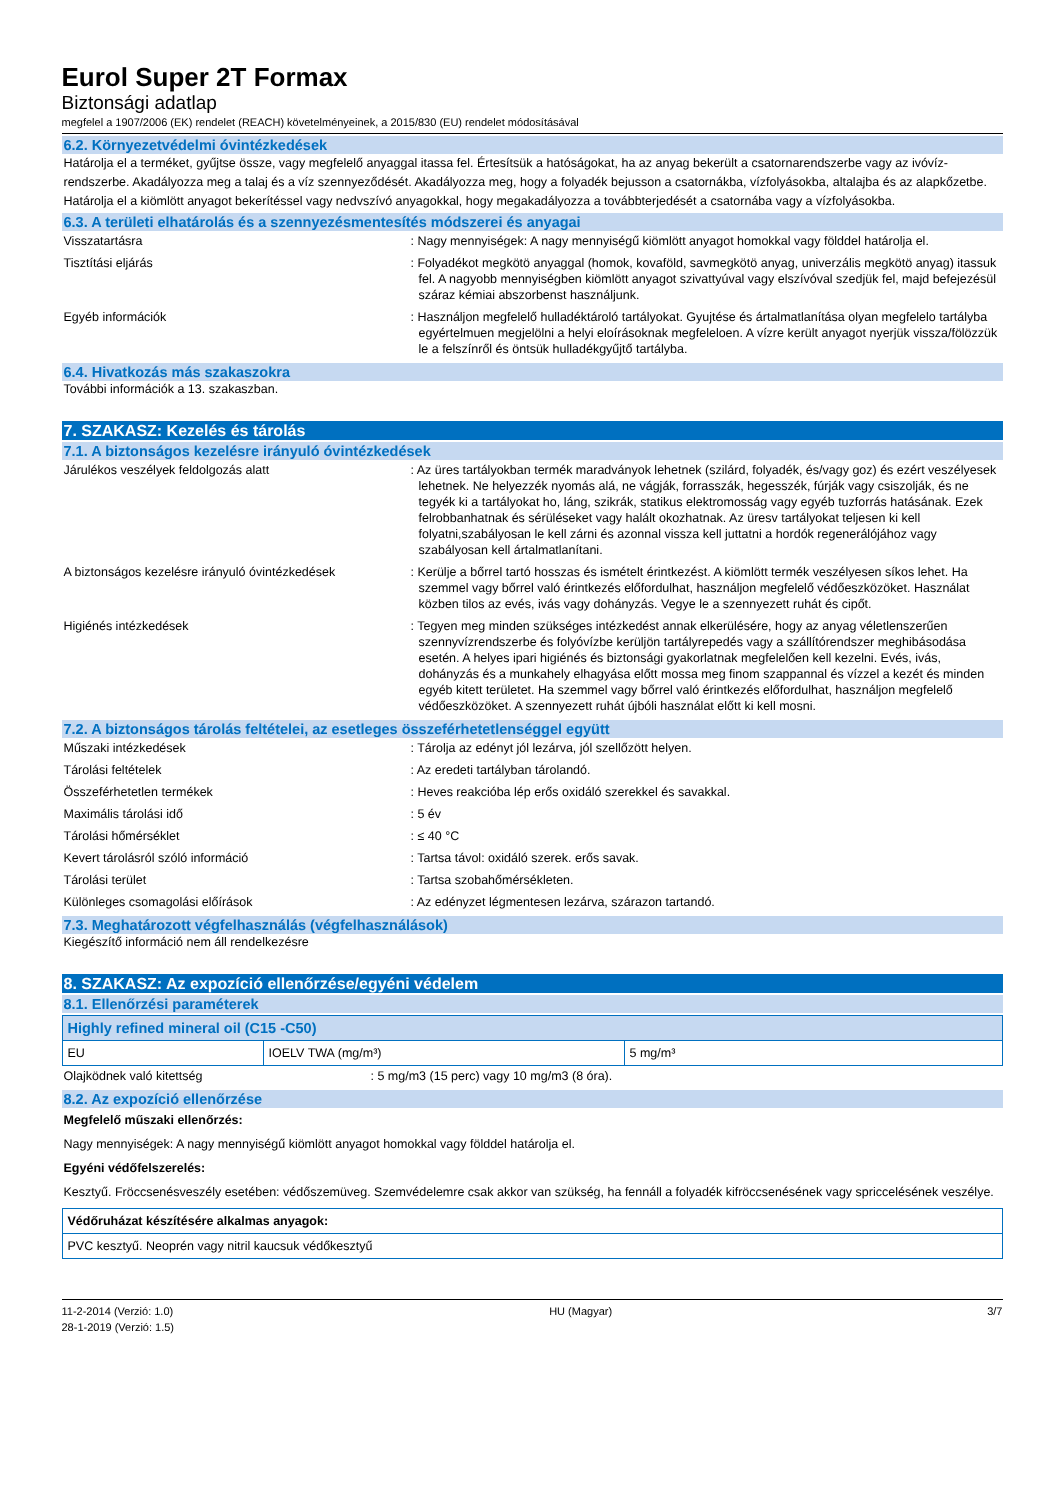Eurol Super 2T Formax
Biztonsági adatlap
megfelel a 1907/2006 (EK) rendelet (REACH) követelményeinek, a 2015/830 (EU) rendelet módosításával
6.2. Környezetvédelmi óvintézkedések
Határolja el a terméket, gyűjtse össze, vagy megfelelő anyaggal itassa fel. Értesítsük a hatóságokat, ha az anyag bekerült a csatornarendszerbe vagy az ivóvíz-rendszerbe. Akadályozza meg a talaj és a víz szennyeződését. Akadályozza meg, hogy a folyadék bejusson a csatornákba, vízfolyásokba, altalajba és az alapkőzetbe. Határolja el a kiömlött anyagot bekerítéssel vagy nedvszívó anyagokkal, hogy megakadályozza a továbbterjedését a csatornába vagy a vízfolyásokba.
6.3. A területi elhatárolás és a szennyezésmentesítés módszerei és anyagai
Visszatartásra : Nagy mennyiségek: A nagy mennyiségű kiömlött anyagot homokkal vagy földdel határolja el.
Tisztítási eljárás : Folyadékot megkötö anyaggal (homok, kovaföld, savmegkötö anyag, univerzális megkötö anyag) itassuk fel. A nagyobb mennyiségben kiömlött anyagot szivattyúval vagy elszívóval szedjük fel, majd befejezésül száraz kémiai abszorbenst használjunk.
Egyéb információk : Használjon megfelelő hulladéktároló tartályokat. Gyujtése és ártalmatlanítása olyan megfelelo tartályba egyértelmuen megjelölni a helyi eloírásoknak megfeleloen. A vízre került anyagot nyerjük vissza/fölözzük le a felszínről és öntsük hulladékgyűjtő tartályba.
6.4. Hivatkozás más szakaszokra
További információk a 13. szakaszban.
7. SZAKASZ: Kezelés és tárolás
7.1. A biztonságos kezelésre irányuló óvintézkedések
Járulékos veszélyek feldolgozás alatt : Az üres tartályokban termék maradványok lehetnek (szilárd, folyadék, és/vagy goz) és ezért veszélyesek lehetnek. Ne helyezzék nyomás alá, ne vágják, forrasszák, hegesszék, fúrják vagy csiszolják, és ne tegyék ki a tartályokat ho, láng, szikrák, statikus elektromosság vagy egyéb tuzforrás hatásának. Ezek felrobbanhatnak és sérüléseket vagy halált okozhatnak. Az üresv tartályokat teljesen ki kell folyatni,szabályosan le kell zárni és azonnal vissza kell juttatni a hordók regenerálójához vagy szabályosan kell ártalmatlanítani.
A biztonságos kezelésre irányuló óvintézkedések
: Kerülje a bőrrel tartó hosszas és ismételt érintkezést. A kiömlött termék veszélyesen síkos lehet. Ha szemmel vagy bőrrel való érintkezés előfordulhat, használjon megfelelő védőeszközöket. Használat közben tilos az evés, ivás vagy dohányzás. Vegye le a szennyezett ruhát és cipőt.
Higiénés intézkedések : Tegyen meg minden szükséges intézkedést annak elkerülésére, hogy az anyag véletlenszerűen szennyvízrendszerbe és folyóvízbe kerüljön tartályrepedés vagy a szállítórendszer meghibásodása esetén. A helyes ipari higiénés és biztonsági gyakorlatnak megfelelően kell kezelni. Evés, ivás, dohányzás és a munkahely elhagyása előtt mossa meg finom szappannal és vízzel a kezét és minden egyéb kitett területet. Ha szemmel vagy bőrrel való érintkezés előfordulhat, használjon megfelelő védőeszközöket. A szennyezett ruhát újbóli használat előtt ki kell mosni.
7.2. A biztonságos tárolás feltételei, az esetleges összeférhetetlenséggel együtt
Műszaki intézkedések : Tárolja az edényt jól lezárva, jól szellőzött helyen.
Tárolási feltételek : Az eredeti tartályban tárolandó.
Összeférhetetlen termékek : Heves reakcióba lép erős oxidáló szerekkel és savakkal.
Maximális tárolási idő : 5 év
Tárolási hőmérséklet : ≤ 40 °C
Kevert tárolásról szóló információ : Tartsa távol: oxidáló szerek. erős savak.
Tárolási terület : Tartsa szobahőmérsékleten.
Különleges csomagolási előírások : Az edényzet légmentesen lezárva, szárazon tartandó.
7.3. Meghatározott végfelhasználás (végfelhasználások)
Kiegészítő információ nem áll rendelkezésre
8. SZAKASZ: Az expozíció ellenőrzése/egyéni védelem
8.1. Ellenőrzési paraméterek
| Highly refined mineral oil (C15 -C50) | | |
| EU | IOELV TWA (mg/m³) | 5 mg/m³ |
Olajködnek való kitettség : 5 mg/m3 (15 perc) vagy 10 mg/m3 (8 óra).
8.2. Az expozíció ellenőrzése
Megfelelő műszaki ellenőrzés:
Nagy mennyiségek: A nagy mennyiségű kiömlött anyagot homokkal vagy földdel határolja el.
Egyéni védőfelszerelés:
Kesztyű. Fröccsenésveszély esetében: védőszemüveg. Szemvédelemre csak akkor van szükség, ha fennáll a folyadék kifröccsenésének vagy spriccelésének veszélye.
| Védőruházat készítésére alkalmas anyagok: |
| PVC kesztyű. Neoprén vagy nitril kaucsuk védőkesztyű |
11-2-2014 (Verzió: 1.0)
28-1-2019 (Verzió: 1.5)
HU (Magyar) 3/7